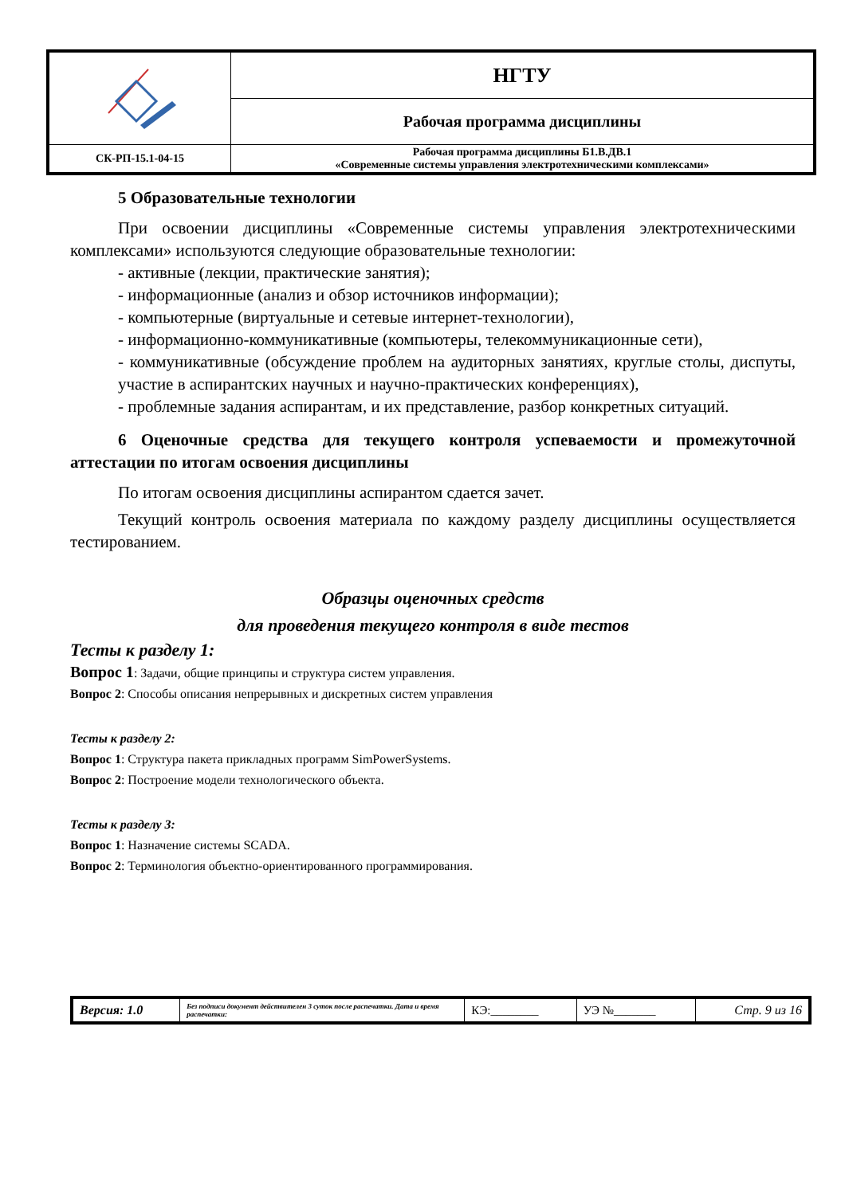| | НГТУ |
| | Рабочая программа дисциплины |
| СК-РП-15.1-04-15 | Рабочая программа дисциплины Б1.В.ДВ.1 «Современные системы управления электротехническими комплексами» |
5 Образовательные технологии
При освоении дисциплины «Современные системы управления электротехническими комплексами» используются следующие образовательные технологии:
- активные (лекции, практические занятия);
- информационные (анализ и обзор источников информации);
- компьютерные (виртуальные и сетевые интернет-технологии),
- информационно-коммуникативные (компьютеры, телекоммуникационные сети),
- коммуникативные (обсуждение проблем на аудиторных занятиях, круглые столы, диспуты, участие в аспирантских научных и научно-практических конференциях),
- проблемные задания аспирантам, и их представление, разбор конкретных ситуаций.
6 Оценочные средства для текущего контроля успеваемости и промежуточной аттестации по итогам освоения дисциплины
По итогам освоения дисциплины аспирантом сдается зачет.
Текущий контроль освоения материала по каждому разделу дисциплины осуществляется тестированием.
Образцы оценочных средств
для проведения текущего контроля в виде тестов
Тесты к разделу 1:
Вопрос 1: Задачи, общие принципы и структура систем управления.
Вопрос 2: Способы описания непрерывных и дискретных систем управления
Тесты к разделу 2:
Вопрос 1: Структура пакета прикладных программ SimPowerSystems.
Вопрос 2: Построение модели технологического объекта.
Тесты к разделу 3:
Вопрос 1: Назначение системы SCADA.
Вопрос 2: Терминология объектно-ориентированного программирования.
| Версия: 1.0 | Без подписи документ действителен 3 суток после распечатки. Дата и время распечатки: | КЭ:________ | УЭ №_______ | Стр. 9 из 16 |